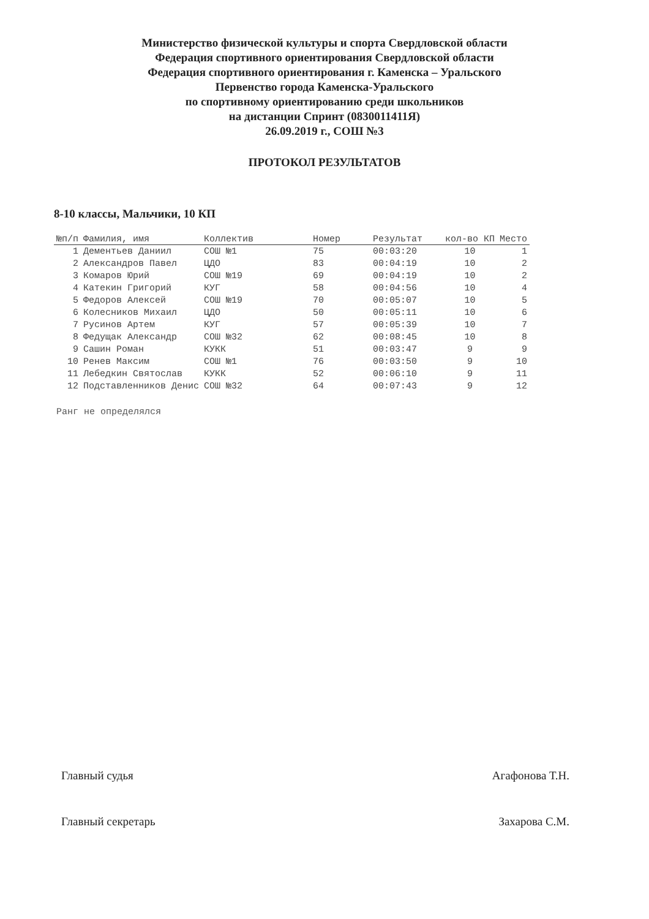Министерство физической культуры и спорта Свердловской области
Федерация спортивного ориентирования Свердловской области
Федерация спортивного ориентирования г. Каменска – Уральского
Первенство города Каменска-Уральского
по спортивному ориентированию среди школьников
на дистанции Спринт (0830011411Я)
26.09.2019 г., СОШ №3
ПРОТОКОЛ РЕЗУЛЬТАТОВ
8-10 классы, Мальчики, 10 КП
| №п/п | Фамилия, имя | Коллектив | Номер | Результат | кол-во КП | Место |
| --- | --- | --- | --- | --- | --- | --- |
| 1 | Дементьев Даниил | СОШ №1 | 75 | 00:03:20 | 10 | 1 |
| 2 | Александров Павел | ЦДО | 83 | 00:04:19 | 10 | 2 |
| 3 | Комаров Юрий | СОШ №19 | 69 | 00:04:19 | 10 | 2 |
| 4 | Катекин Григорий | КУГ | 58 | 00:04:56 | 10 | 4 |
| 5 | Федоров Алексей | СОШ №19 | 70 | 00:05:07 | 10 | 5 |
| 6 | Колесников Михаил | ЦДО | 50 | 00:05:11 | 10 | 6 |
| 7 | Русинов Артем | КУГ | 57 | 00:05:39 | 10 | 7 |
| 8 | Федущак Александр | СОШ №32 | 62 | 00:08:45 | 10 | 8 |
| 9 | Сашин Роман | КУКК | 51 | 00:03:47 | 9 | 9 |
| 10 | Ренев Максим | СОШ №1 | 76 | 00:03:50 | 9 | 10 |
| 11 | Лебедкин Святослав | КУКК | 52 | 00:06:10 | 9 | 11 |
| 12 | Подставленников Денис | СОШ №32 | 64 | 00:07:43 | 9 | 12 |
Ранг не определялся
Главный судья Агафонова Т.Н.
Главный секретарь Захарова С.М.